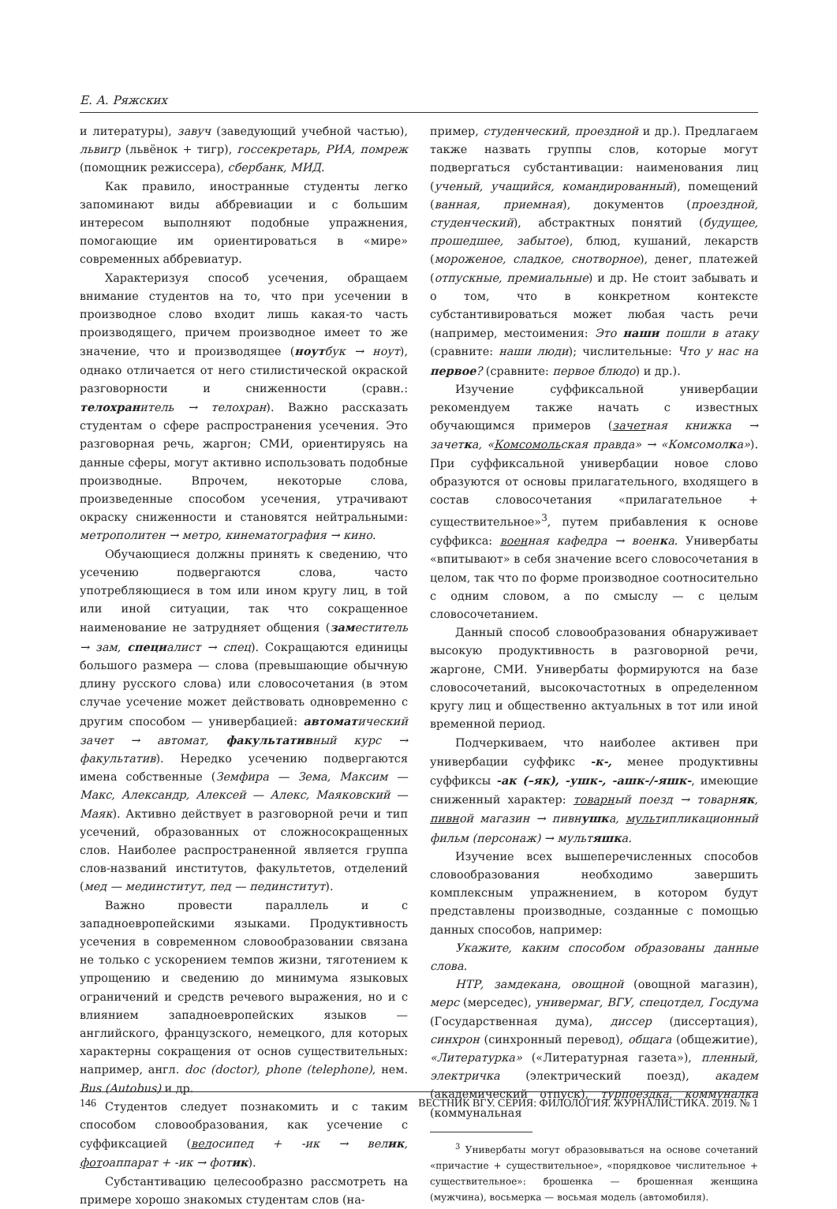Е. А. Ряжских
и литературы), завуч (заведующий учебной частью), львигр (львёнок + тигр), госсекретарь, РИА, помреж (помощник режиссера), сбербанк, МИД.
Как правило, иностранные студенты легко запоминают виды аббревиации и с большим интересом выполняют подобные упражнения, помогающие им ориентироваться в «мире» современных аббревиатур.
Характеризуя способ усечения, обращаем внимание студентов на то, что при усечении в производное слово входит лишь какая-то часть производящего, причем производное имеет то же значение, что и производящее (ноутбук → ноут), однако отличается от него стилистической окраской разговорности и сниженности (сравн.: телохранитель → телохран). Важно рассказать студентам о сфере распространения усечения. Это разговорная речь, жаргон; СМИ, ориентируясь на данные сферы, могут активно использовать подобные производные. Впрочем, некоторые слова, произведенные способом усечения, утрачивают окраску сниженности и становятся нейтральными: метрополитен → метро, кинематография → кино.
Обучающиеся должны принять к сведению, что усечению подвергаются слова, часто употребляющиеся в том или ином кругу лиц, в той или иной ситуации, так что сокращенное наименование не затрудняет общения (заместитель → зам, специалист → спец). Сокращаются единицы большого размера — слова (превышающие обычную длину русского слова) или словосочетания (в этом случае усечение может действовать одновременно с другим способом — универбацией: автоматический зачет → автомат, факультативный курс → факультатив). Нередко усечению подвергаются имена собственные (Земфира — Зема, Максим — Макс, Александр, Алексей — Алекс, Маяковский — Маяк). Активно действует в разговорной речи и тип усечений, образованных от сложносокращенных слов. Наиболее распространенной является группа слов-названий институтов, факультетов, отделений (мед — мединститут, пед — пединститут).
Важно провести параллель и с западноевропейскими языками. Продуктивность усечения в современном словообразовании связана не только с ускорением темпов жизни, тяготением к упрощению и сведению до минимума языковых ограничений и средств речевого выражения, но и с влиянием западноевропейских языков — английского, французского, немецкого, для которых характерны сокращения от основ существительных: например, англ. doc (doctor), phone (telephone), нем. Bus (Autobus) и др.
Студентов следует познакомить и с таким способом словообразования, как усечение с суффиксацией (велосипед + -ик → велик, фотоаппарат + -ик → фотик).
Субстантивацию целесообразно рассмотреть на примере хорошо знакомых студентам слов (на-
пример, студенческий, проездной и др.). Предлагаем также назвать группы слов, которые могут подвергаться субстантивации: наименования лиц (ученый, учащийся, командированный), помещений (ванная, приемная), документов (проездной, студенческий), абстрактных понятий (будущее, прошедшее, забытое), блюд, кушаний, лекарств (мороженое, сладкое, снотворное), денег, платежей (отпускные, премиальные) и др. Не стоит забывать и о том, что в конкретном контексте субстантивироваться может любая часть речи (например, местоимения: Это наши пошли в атаку (сравните: наши люди); числительные: Что у нас на первое? (сравните: первое блюдо) и др.).
Изучение суффиксальной универбации рекомендуем также начать с известных обучающимся примеров (зачетная книжка → зачетка, «Комсомольская правда» → «Комсомолка»). При суффиксальной универбации новое слово образуются от основы прилагательного, входящего в состав словосочетания «прилагательное + существительное»<sup>3</sup>, путем прибавления к основе суффикса: военная кафедра → военка. Универбаты «впитывают» в себя значение всего словосочетания в целом, так что по форме производное соотносительно с одним словом, а по смыслу — с целым словосочетанием.
Данный способ словообразования обнаруживает высокую продуктивность в разговорной речи, жаргоне, СМИ. Универбаты формируются на базе словосочетаний, высокочастотных в определенном кругу лиц и общественно актуальных в тот или иной временной период.
Подчеркиваем, что наиболее активен при универбации суффикс -к-, менее продуктивны суффиксы -ак (–як), -ушк-, -ашк-/-яшк-, имеющие сниженный характер: товарный поезд → товарняк, пивной магазин → пивнушка, мультипликационный фильм (персонаж) → мультяшка.
Изучение всех вышеперечисленных способов словообразования необходимо завершить комплексным упражнением, в котором будут представлены производные, созданные с помощью данных способов, например:
Укажите, каким способом образованы данные слова.
НТР, замдекана, овощной (овощной магазин), мерс (мерседес), универмаг, ВГУ, спецотдел, Госдума (Государственная дума), диссер (диссертация), синхрон (синхронный перевод), общага (общежитие), «Литературка» («Литературная газета»), пленный, электричка (электрический поезд), академ (академический отпуск), турпоездка, коммуналка (коммунальная
<sup>3</sup> Универбаты могут образовываться на основе сочетаний «причастие + существительное», «порядковое числительное + существительное»: брошенка — брошенная женщина (мужчина), восьмерка — восьмая модель (автомобиля).
146 ВЕСТНИК ВГУ. СЕРИЯ: ФИЛОЛОГИЯ. ЖУРНАЛИСТИКА. 2019. № 1